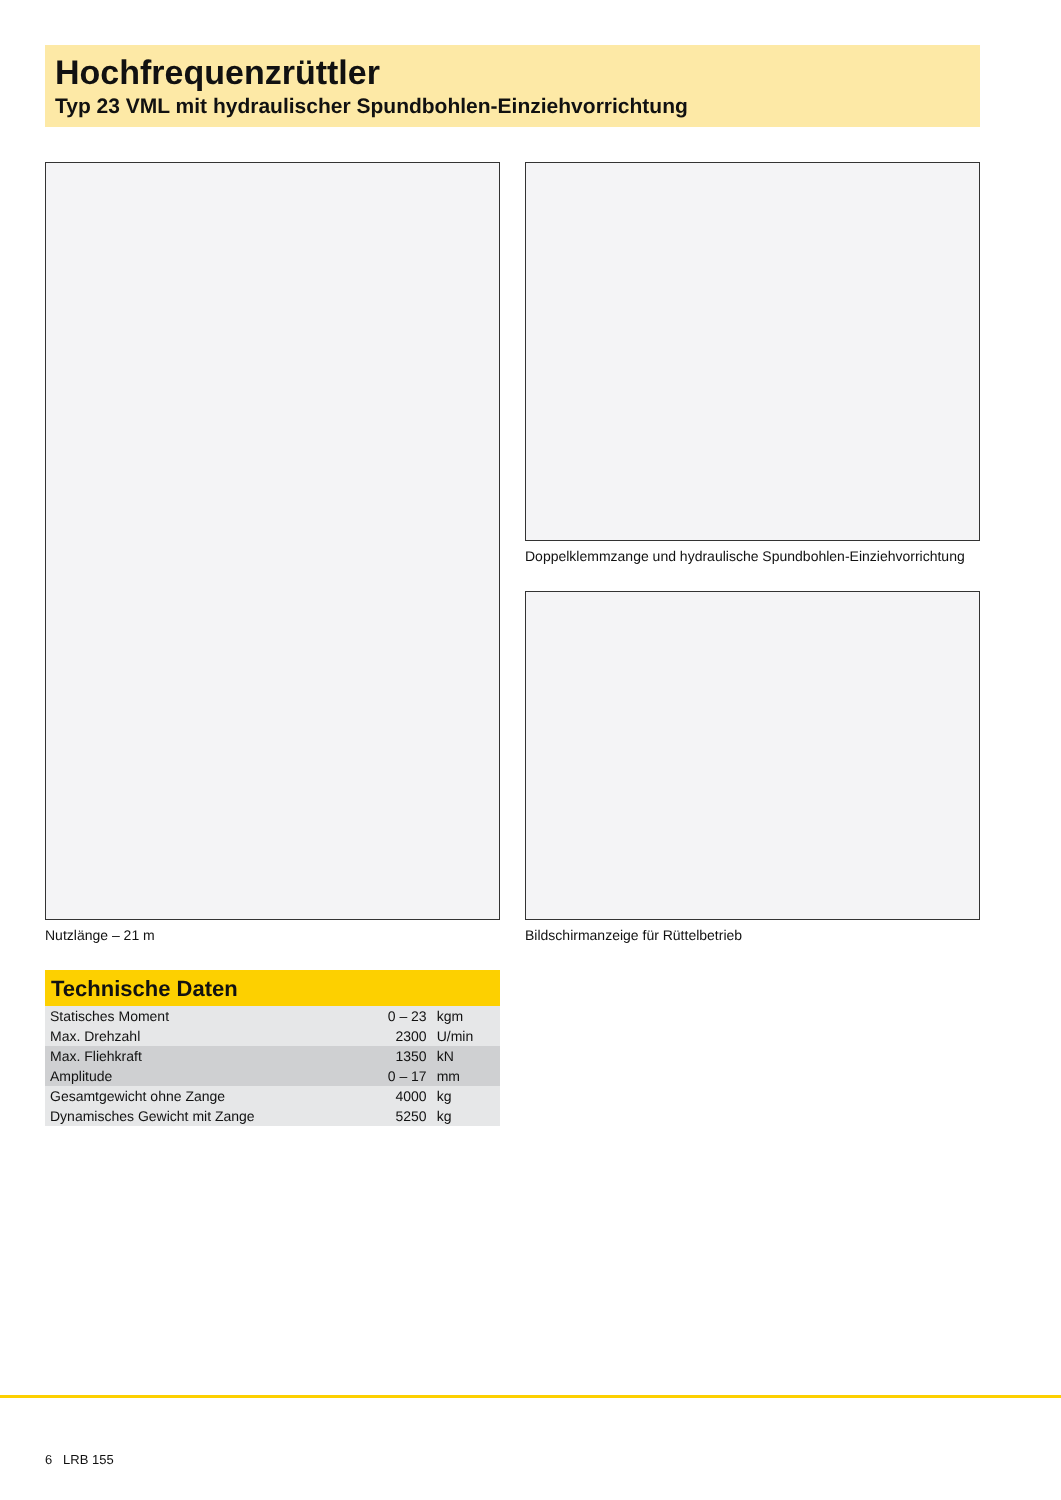Hochfrequenzrüttler
Typ 23 VML mit hydraulischer Spundbohlen-Einziehvorrichtung
Doppelklemmzange und hydraulische Spundbohlen-Einziehvorrichtung
Nutzlänge – 21 m
Bildschirmanzeige für Rüttelbetrieb
Technische Daten
| Statisches Moment | 0 – 23 | kgm |
| Max. Drehzahl | 2300 | U/min |
| Max. Fliehkraft | 1350 | kN |
| Amplitude | 0 – 17 | mm |
| Gesamtgewicht ohne Zange | 4000 | kg |
| Dynamisches Gewicht mit Zange | 5250 | kg |
6 LRB 155